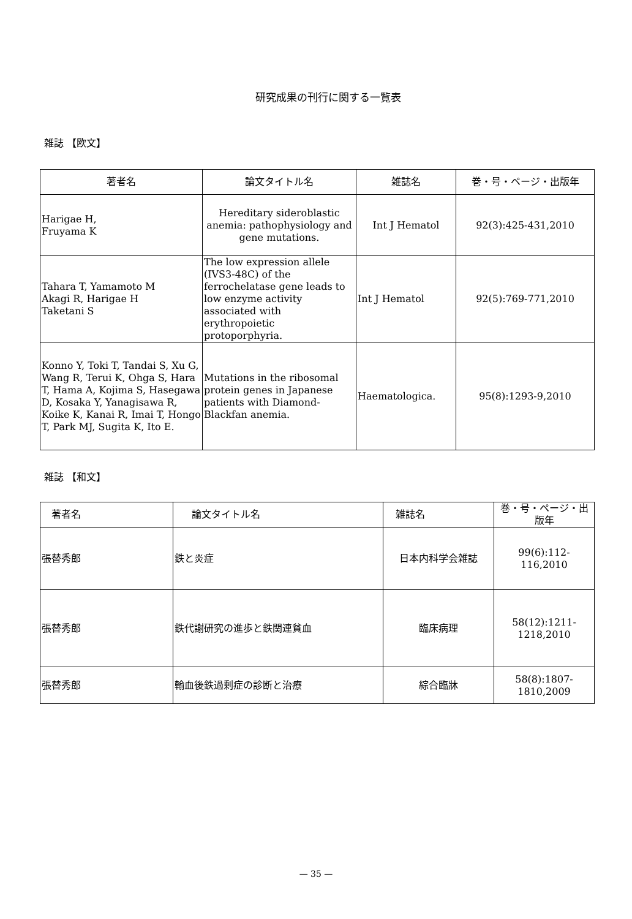研究成果の刊行に関する一覧表
雑誌 【欧文】
| 著者名 | 論文タイトル名 | 雑誌名 | 巻・号・ページ・出版年 |
| --- | --- | --- | --- |
| Harigae H, Fruyama K | Hereditary sideroblastic anemia: pathophysiology and gene mutations. | Int J Hematol | 92(3):425-431,2010 |
| Tahara T, Yamamoto M Akagi R, Harigae H Taketani S | The low expression allele (IVS3-48C) of the ferrochelatase gene leads to low enzyme activity associated with erythropoietic protoporphyria. | Int J Hematol | 92(5):769-771,2010 |
| Konno Y, Toki T, Tandai S, Xu G, Wang R, Terui K, Ohga S, Hara T, Hama A, Kojima S, Hasegawa D, Kosaka Y, Yanagisawa R, Koike K, Kanai R, Imai T, Hongo T, Park MJ, Sugita K, Ito E. | Mutations in the ribosomal protein genes in Japanese patients with Diamond-Blackfan anemia. | Haematologica. | 95(8):1293-9,2010 |
雑誌 【和文】
| 著者名 | 論文タイトル名 | 雑誌名 | 巻・号・ページ・出版年 |
| --- | --- | --- | --- |
| 張替秀郎 | 鉄と炎症 | 日本内科学会雑誌 | 99(6):112-116,2010 |
| 張替秀郎 | 鉄代謝研究の進歩と鉄関連貧血 | 臨床病理 | 58(12):1211-1218,2010 |
| 張替秀郎 | 輸血後鉄過剰症の診断と治療 | 綜合臨牀 | 58(8):1807-1810,2009 |
— 35 —